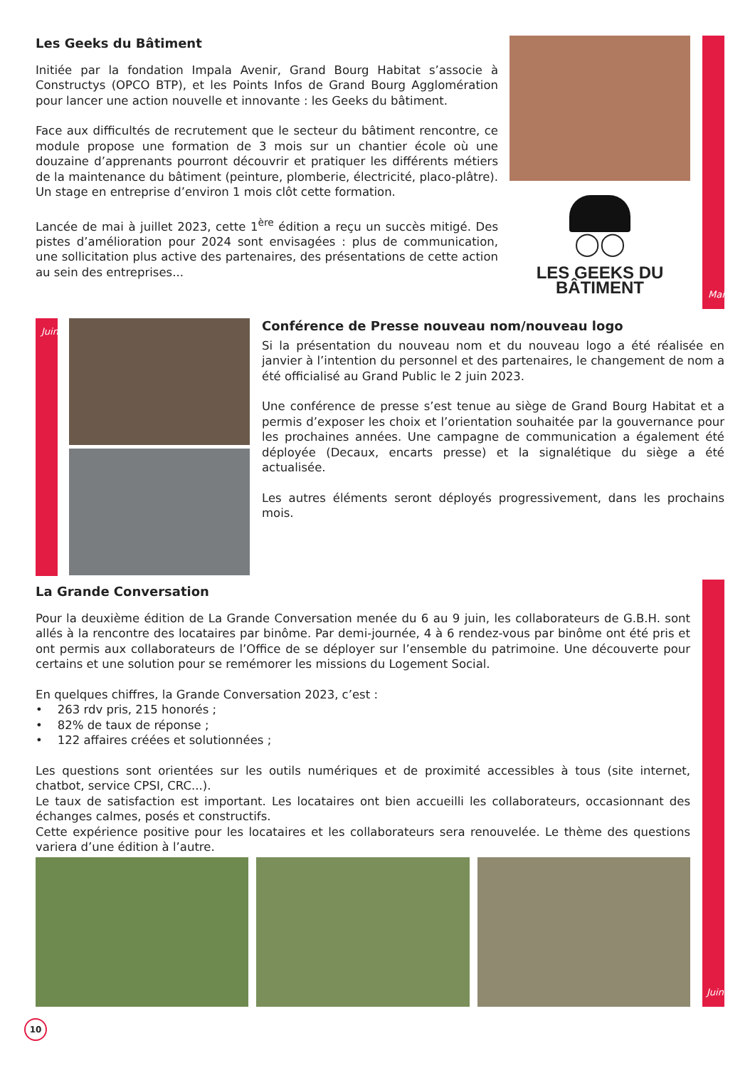Les Geeks du Bâtiment
Initiée par la fondation Impala Avenir, Grand Bourg Habitat s’associe à Constructys (OPCO BTP), et les Points Infos de Grand Bourg Agglomération pour lancer une action nouvelle et innovante : les Geeks du bâtiment.
Face aux difficultés de recrutement que le secteur du bâtiment rencontre, ce module propose une formation de 3 mois sur un chantier école où une douzaine d’apprenants pourront découvrir et pratiquer les différents métiers de la maintenance du bâtiment (peinture, plomberie, électricité, placo-plâtre). Un stage en entreprise d’environ 1 mois clôt cette formation.
Lancée de mai à juillet 2023, cette 1<sup>ère</sup> édition a reçu un succès mitigé. Des pistes d’amélioration pour 2024 sont envisagées : plus de communication, une sollicitation plus active des partenaires, des présentations de cette action au sein des entreprises...
◯◯
LES GEEKS DU BÂTIMENT
Mai
Juin
Conférence de Presse nouveau nom/nouveau logo
Si la présentation du nouveau nom et du nouveau logo a été réalisée en janvier à l’intention du personnel et des partenaires, le changement de nom a été officialisé au Grand Public le 2 juin 2023.
Une conférence de presse s’est tenue au siège de Grand Bourg Habitat et a permis d’exposer les choix et l’orientation souhaitée par la gouvernance pour les prochaines années. Une campagne de communication a également été déployée (Decaux, encarts presse) et la signalétique du siège a été actualisée.
Les autres éléments seront déployés progressivement, dans les prochains mois.
La Grande Conversation
Pour la deuxième édition de La Grande Conversation menée du 6 au 9 juin, les collaborateurs de G.B.H. sont allés à la rencontre des locataires par binôme. Par demi-journée, 4 à 6 rendez-vous par binôme ont été pris et ont permis aux collaborateurs de l’Office de se déployer sur l’ensemble du patrimoine. Une découverte pour certains et une solution pour se remémorer les missions du Logement Social.
En quelques chiffres, la Grande Conversation 2023, c’est :
• 263 rdv pris, 215 honorés ;
• 82% de taux de réponse ;
• 122 affaires créées et solutionnées ;
Les questions sont orientées sur les outils numériques et de proximité accessibles à tous (site internet, chatbot, service CPSI, CRC...).
Le taux de satisfaction est important. Les locataires ont bien accueilli les collaborateurs, occasionnant des échanges calmes, posés et constructifs.
Cette expérience positive pour les locataires et les collaborateurs sera renouvelée. Le thème des questions variera d’une édition à l’autre.
Juin
10